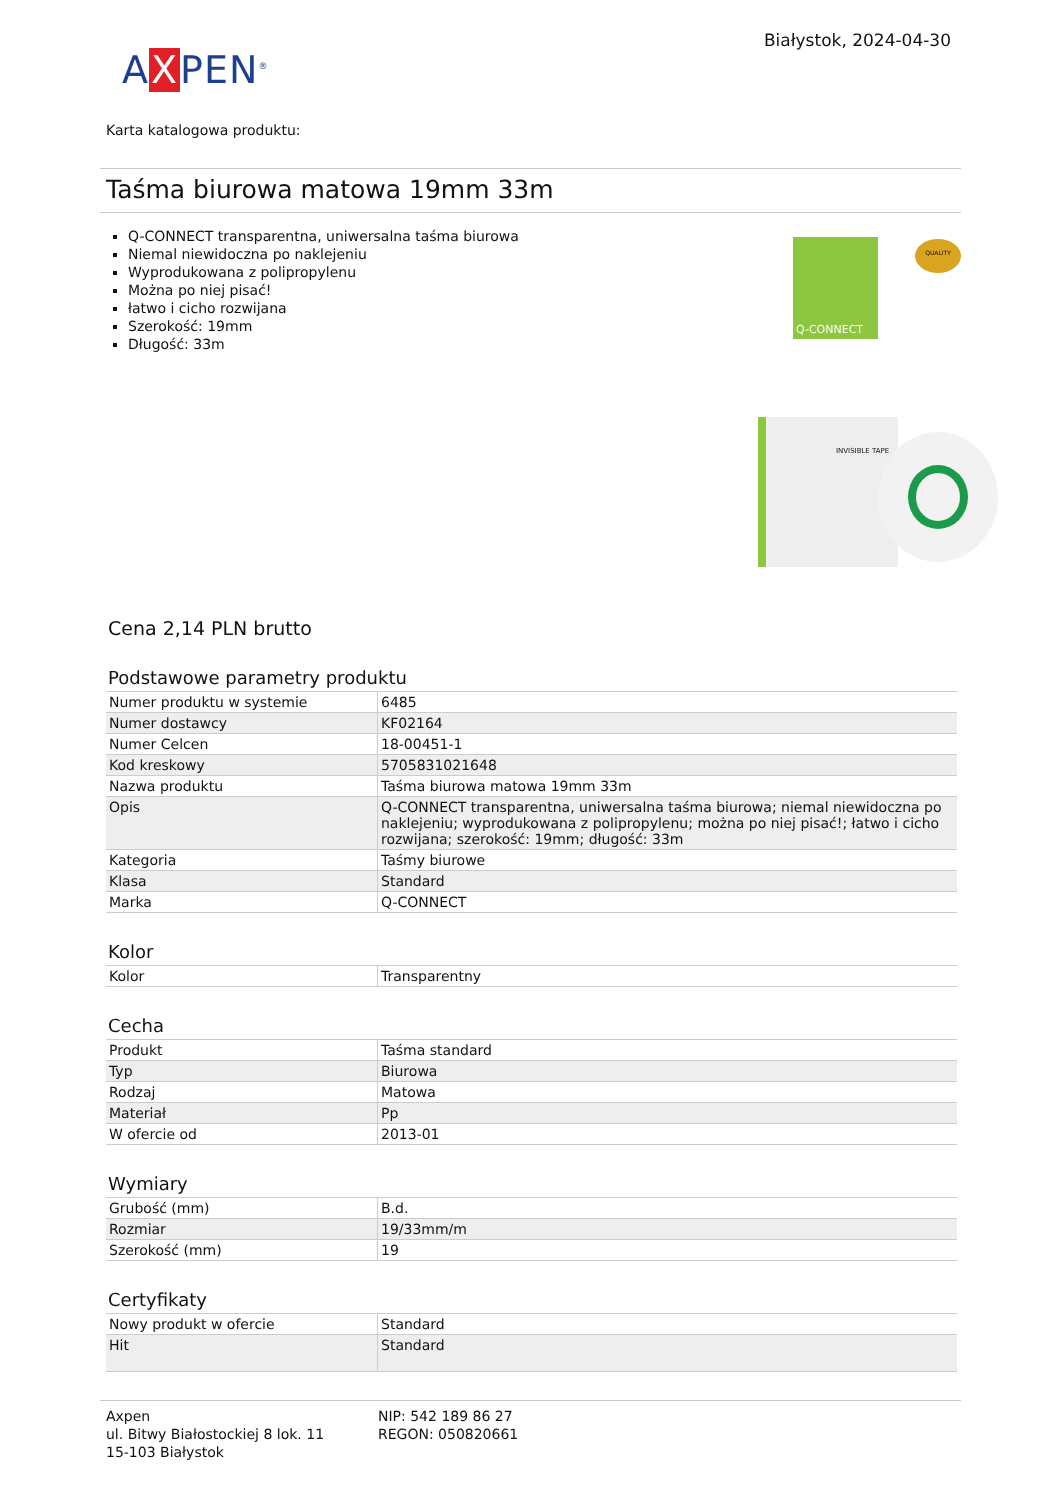AXPEN<sup>®</sup>
Białystok, 2024-04-30
Karta katalogowa produktu:
Taśma biurowa matowa 19mm 33m
Q-CONNECT transparentna, uniwersalna taśma biurowa
Niemal niewidoczna po naklejeniu
Wyprodukowana z polipropylenu
Można po niej pisać!
łatwo i cicho rozwijana
Szerokość: 19mm
Długość: 33m
Q-CONNECT QUALITY
INVISIBLE TAPE
Cena 2,14 PLN brutto
Podstawowe parametry produktu
| Numer produktu w systemie | 6485 |
| Numer dostawcy | KF02164 |
| Numer Celcen | 18-00451-1 |
| Kod kreskowy | 5705831021648 |
| Nazwa produktu | Taśma biurowa matowa 19mm 33m |
| Opis | Q-CONNECT transparentna, uniwersalna taśma biurowa; niemal niewidoczna po naklejeniu; wyprodukowana z polipropylenu; można po niej pisać!; łatwo i cicho rozwijana; szerokość: 19mm; długość: 33m |
| Kategoria | Taśmy biurowe |
| Klasa | Standard |
| Marka | Q-CONNECT |
Kolor
| Kolor | Transparentny |
Cecha
| Produkt | Taśma standard |
| Typ | Biurowa |
| Rodzaj | Matowa |
| Materiał | Pp |
| W ofercie od | 2013-01 |
Wymiary
| Grubość (mm) | B.d. |
| Rozmiar | 19/33mm/m |
| Szerokość (mm) | 19 |
Certyfikaty
| Nowy produkt w ofercie | Standard |
| Hit | Standard |
Axpen
ul. Bitwy Białostockiej 8 lok. 11
15-103 Białystok
NIP: 542 189 86 27
REGON: 050820661